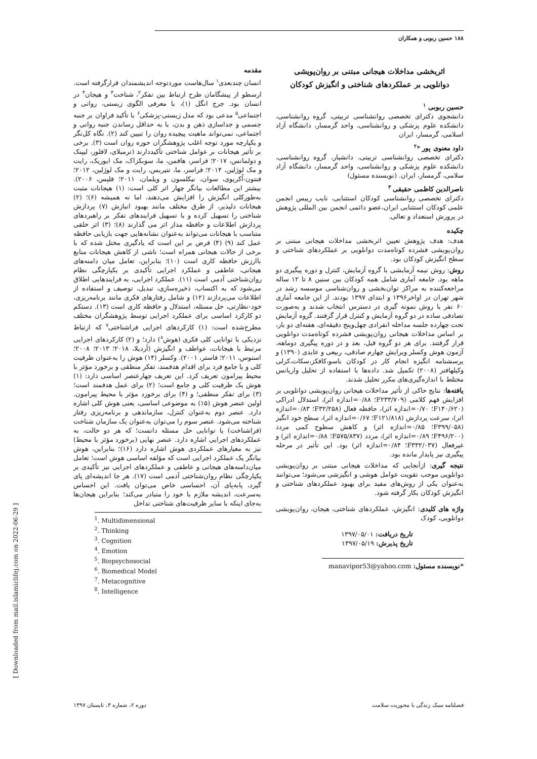۱۸۸ حسین ربوبی و همکاران
اثربخشی مداخلات هیجانی مبتنی بر روان‌پویشی
دوانلویی بر عملکردهای شناختی و انگیزش کودکان
حسین ربوبی <sup>۱</sup>
دانشجوی دکترای تخصصی روانشناسی تربیتی، گروه روانشناسی، دانشکده علوم پزشکی و روانشناسی، واحد گرمسار، دانشگاه آزاد اسلامی، گرمسار، ایران
داود معنوی پور *<sup>۲</sup>
دکترای تخصصی روانشناسی تربیتی، دانشیار، گروه روانشناسی، دانشکده علوم پزشکی و روانشناسی، واحد گرمسار، دانشگاه آزاد سلامی، گرمسار، ایران. (نویسنده مسئول)
ناصرالدین کاظمی حقیقی <sup>۳</sup>
دکترای تخصصی روانشناسی کودکان استثنایی، نایب رییس انجمن علمی کودکان استثنایی ایران،عضو دائمی انجمن بین المللی پژوهش در پرورش استعداد و تعالی.
چکیده
هدف: هدف پژوهش تعیین اثربخشی مداخلات هیجانی مبتنی بر روان‌پویشی فشرده کوتاه‌مدت دوانلویی بر عملکردهای شناختی و سطح انگیزش کودکان بود.
روش: روش نیمه آزمایشی با گروه آزمایش، کنترل و دوره پیگیری دو ماهه بود. جامعه آماری شامل همه کودکان بین سنین ۸ تا ۱۲ ساله مراجعه‌کننده به مراکز توان‌بخشی و روان‌شناسی موسسه رشد در شهر تهران در اواخر۱۳۹۶ و ابتدای ۱۳۹۷ بودند. از این جامعه آماری ۶۰ نفر با روش نمونه گیری در دسترس انتخاب شدند و به‌صورت تصادفی ساده در دو گروه آزمایش و کنترل قرار گرفتند. گروه آزمایش تحت چهارده جلسه مداخله انفرادی چهل‌وپنج دقیقه‌ای، هفته‌ای دو بار، بر اساس مداخلات هیجانی روان‌پویشی فشرده کوتاه‌مدت دوانلویی قرار گرفتند. برای هر دو گروه قبل، بعد و در دوره پیگیری دوماهه، آزمون هوش وکسلر ویرایش چهارم صادقی، ربیعی و عابدی (۱۳۹۰) و پرسشنامه انگیزه انجام کار در کودکان باسو،کافکز،سکات،کرلی وکیلهافنر (۲۰۰۸) تکمیل شد. داده‌ها با استفاده از تحلیل واریانس مختلط با اندازه‌گیری‌های مکرر تحلیل شدند.
یافته‌ها: نتایج حاکی از تأثیر مداخلات هیجانی روان‌پویشی دوانلویی بر افزایش فهم کلامی (F۲۳۳/۷۰۹؛ ۰/۸۸=اندازه اثر)، استدلال ادراکی (F۱۴۰/۶۲۰؛ ۰/۷۰=اندازه اثر)، حافظه فعال (F۳۲/۲۵۸؛ ۰/۸۳=اندازه اثر)، سرعت پردازش (F۱۲۱/۸۱۸؛ ۰/۶۷=اندازه اثر)، سطح خود انگیز (F۳۹۹/۰۵۸؛ ۰/۸۵=اندازه اثر) و کاهش سطوح کمی مردد (F۴۹۶/۲۰۰؛ ۰/۸۹=اندازه اثر)، مردد (F۵۷۵/۸۳۷؛ ۰/۸۸=اندازه اثر) و غیرفعال (F۳۳۲/۰۳۷؛ ۰/۸۴=اندازه اثر) بود. این تأثیر در مرحله پیگیری نیز پایدار مانده بود.
نتیجه گیری: ازآنجایی که مداخلات هیجانی مبتنی بر روان‌پویشی دوانلویی موجب تقویت عوامل هوشی و انگیزشی می‌شود؛ می‌توانند به‌عنوان یکی از روش‌های مفید برای بهبود عملکردهای شناختی و انگیزش کودکان بکار گرفته شود.
واژه های کلیدی: انگیزش، عملکردهای شناختی، هیجان، روان‌پویشی دوانلویی، کودک
تاریخ دریافت: ۱۳۹۷/۰۵/۰۱
تاریخ پذیرش: ۱۳۹۷/۰۵/۱۹
*نویسنده مسئول: manavipor53@yahoo.com
مقدمه
انسان چندبعدی<sup>۱</sup> سال‌هاست موردتوجه اندیشمندان قرارگرفته است. ارسطو از پیشگامان طرح ارتباط بین تفکر<sup>۲</sup>، شناخت<sup>۳</sup> و هیجان<sup>۴</sup> در انسان بود. جرج انگل (۱)، با معرفی الگوی زیستی، روانی و اجتماعی<sup>۵</sup> مدعی بود که مدل زیستی-پزشکی<sup>۶</sup> با تأکید فراوان بر جنبه جسمی و جداسازی ذهن و بدن، با به حداقل رساندن جنبه روانی و اجتماعی، نمی‌تواند ماهیت پیچیده روان را تبیین کند (۲). نگاه کل‌نگر و یکپارچه مورد توجه اغلب پژوهشگران حوزه روان است (۳). برخی بر تأثیر هیجانات بر عوامل شناختی تأکیددارند (ترمبلای، لافلور، لیپنک و دولمانس، ۲۰۱۷؛ فراسر، هافمن، ما، سوبکزاک، مک ایوریک، رایت و مک لوژلین، ۲۰۱۴؛ فراسر، ما، تتیریس، رایت و مک لوژلین، ۲۰۱۲؛ فنتون-اُکریوی، سوان، نیکلسون و ویلمان، ۲۰۱۱؛ فلپس، ۲۰۰۶). بیشتر این مطالعات بیانگر چهار اثر کلی است: (۱) هیجانات مثبت به‌طورکلی انگیزش را افزایش می‌دهند، اما نه همیشه (۶)؛ (۲) هیجانات دلپذیر، از طرق مختلف مانند بهبود انبازش (۷) پردازش شناختی را تسهیل کرده و با تسهیل فرایندهای تفکر بر راهبردهای پردازش اطلاعات و حافظه مدار اثر می گذارند (۸)؛ (۳) اثر خلقی متناسب با هیجانات می‌تواند به‌عنوان نشانه‌هایی جهت بازیابی حافظه عمل کند (۹) (۴) فرض بر این است که یادگیری مختل شده که با برخی از حالات هیجانی همراه است؛ ناشی از کاهش هیجانات منابع باارزش حافظه کاری است (۱۰)؛ بنابراین، تعامل میان دامنه‌های هیجانی، عاطفی و عملکرد اجرایی تأکیدی بر یکپارچگی نظام روان‌شناختی آدمی است (۱۱). عملکرد اجرایی، به فرایندهایی اطلاق می‌شود که به اکتساب، ذخیره‌سازی، تبدیل، توصیف و استفاده از اطلاعات می‌پردازند (۱۲) و شامل رفتارهای فکری مانند برنامه‌ریزی، خود-نظارتی، حل مسئله، استدلال و حافظه کاری است (۱۳). دستکم دو کارکرد اساسی برای عملکرد اجرایی توسط پژوهشگران مختلف مطرح‌شده است: (۱) کارکردهای اجرایی فراشناختی<sup>۷</sup> که ارتباط نزدیکی با توانایی کلی فکری (هوش<sup>۸</sup>) دارد؛ و (۲) کارکردهای اجرایی مرتبط با هیجانات، عواطف و انگیزش (آردیلا، ۲۰۱۸؛ ۲۰۱۳؛ ۲۰۰۸؛ استوس، ۲۰۱۱؛ فاستر، ۲۰۰۱). وکسلر (۱۴) هوش را به‌عنوان ظرفیت کلی و یا جامع فرد برای اقدام هدفمند، تفکر منطقی و برخورد مؤثر با محیط پیرامون تعریف کرد. این تعریف چهارعنصر اساسی دارد: (۱) هوش یک ظرفیت کلی و جامع است؛ (۲) برای عمل هدفمند است؛ (۳) برای تفکر منطقی؛ و (۴) برای برخورد مؤثر با محیط پیرامون. اولین عنصر هوش (۱۵) به موضوعی اساسی، یعنی هوش کلی اشاره دارد. عنصر دوم به‌عنوان کنترل، سازماندهی و برنامه‌ریزی رفتار شناخته می‌شود. عنصر سوم را می‌توان به‌عنوان یک سازمان شناخت (فراشناخت) یا توانایی حل مسئله دانست؛ که هر دو حالت، به عملکردهای اجرایی اشاره دارد. عنصر نهایی (برخورد مؤثر با محیط) نیز به معیارهای عملکردی هوش اشاره دارد (۱۶)؛ بنابراین، هوش بیانگر یک عملکرد اجرایی است که مؤلفه اساسی هوش است؛ تعامل میان‌دامنه‌های هیجانی و عاطفی و عملکردهای اجرایی نیز تأکیدی بر یکپارچگی نظام روان‌شناختی آدمی است (۱۷). هر جا اندیشه‌ای پای گیرد، پابه‌پای آن، احساسی خاص می‌توان یافت. این احساس به‌سرعت، اندیشه ملازم با خود را متبادر می‌کند؛ بنابراین هیجان‌ها به‌جای اینکه با سایر ظرفیت‌های شناختی تداخل
<sup>1</sup>. Multidimensional
<sup>2</sup>. Thinking
<sup>3</sup>. Cognition
<sup>4</sup>. Emotion
<sup>5</sup>. Biopsychosocial
<sup>6</sup>. Biomedical Model
<sup>7</sup>. Metacognitive
<sup>8</sup>. Intelligence
فصلنامه سبک زندگی با محوریت سلامت دوره ۲، شماره ۳، تابستان ۱۳۹۷
[ Downloaded from mail.islamiclifej.com on 2022-06-29 ]